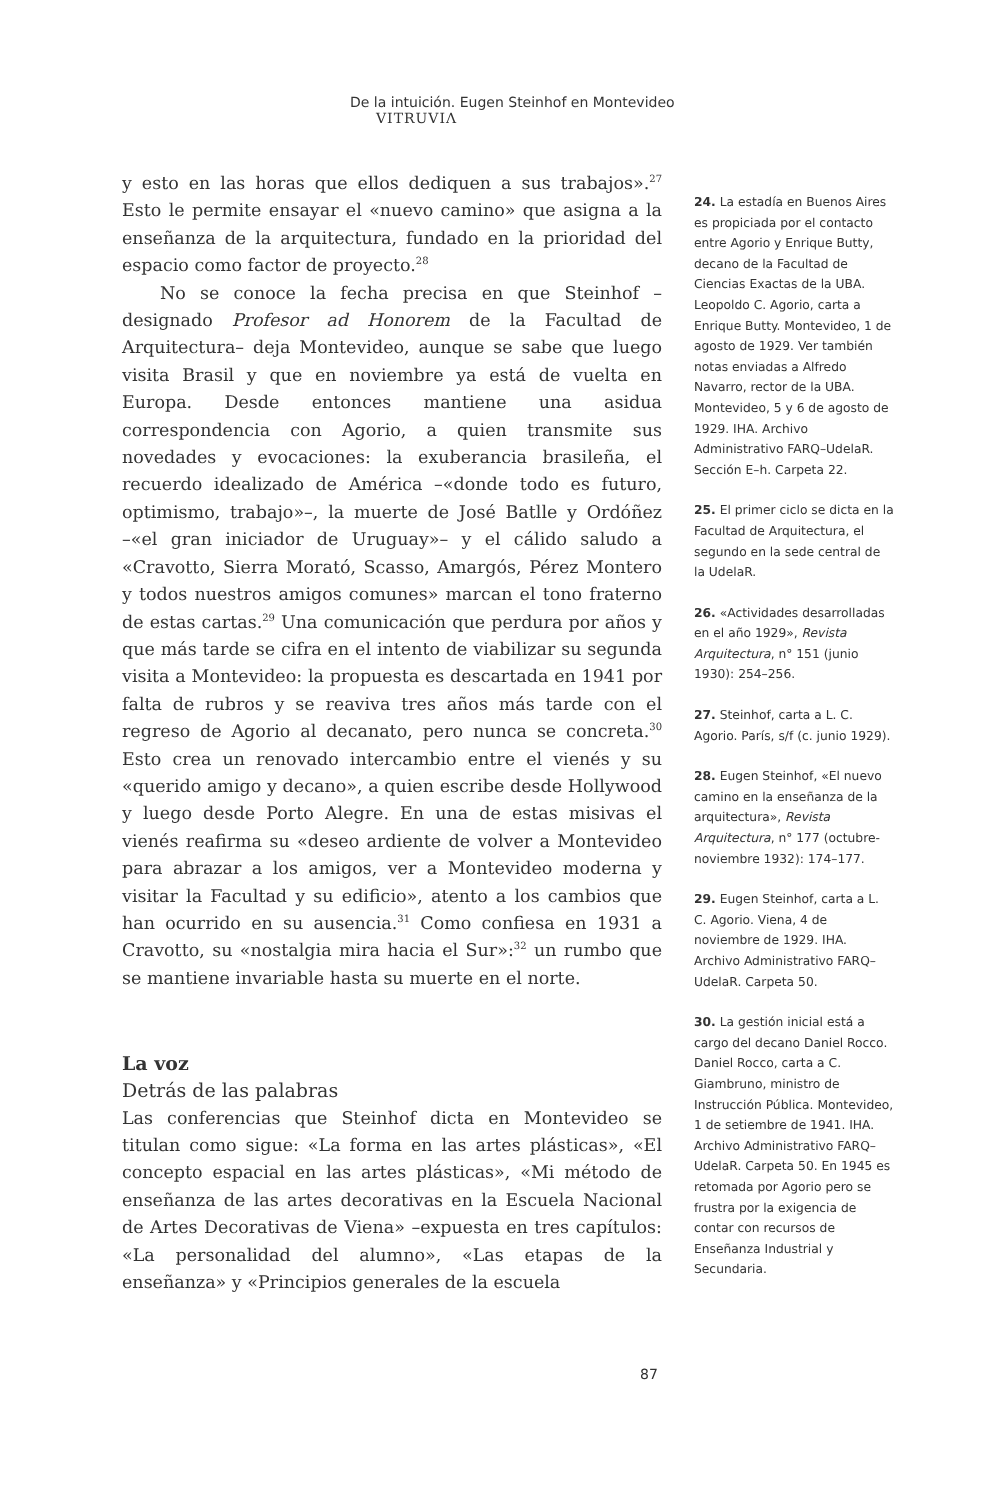De la intuición. Eugen Steinhof en Montevideo VITRUVIΛ
y esto en las horas que ellos dediquen a sus trabajos».<sup>27</sup> Esto le permite ensayar el «nuevo camino» que asigna a la enseñanza de la arquitectura, fundado en la prioridad del espacio como factor de proyecto.<sup>28</sup>
No se conoce la fecha precisa en que Steinhof –designado Profesor ad Honorem de la Facultad de Arquitectura– deja Montevideo, aunque se sabe que luego visita Brasil y que en noviembre ya está de vuelta en Europa. Desde entonces mantiene una asidua correspondencia con Agorio, a quien transmite sus novedades y evocaciones: la exuberancia brasileña, el recuerdo idealizado de América –«donde todo es futuro, optimismo, trabajo»–, la muerte de José Batlle y Ordóñez –«el gran iniciador de Uruguay»– y el cálido saludo a «Cravotto, Sierra Morató, Scasso, Amargós, Pérez Montero y todos nuestros amigos comunes» marcan el tono fraterno de estas cartas.<sup>29</sup> Una comunicación que perdura por años y que más tarde se cifra en el intento de viabilizar su segunda visita a Montevideo: la propuesta es descartada en 1941 por falta de rubros y se reaviva tres años más tarde con el regreso de Agorio al decanato, pero nunca se concreta.<sup>30</sup> Esto crea un renovado intercambio entre el vienés y su «querido amigo y decano», a quien escribe desde Hollywood y luego desde Porto Alegre. En una de estas misivas el vienés reafirma su «deseo ardiente de volver a Montevideo para abrazar a los amigos, ver a Montevideo moderna y visitar la Facultad y su edificio», atento a los cambios que han ocurrido en su ausencia.<sup>31</sup> Como confiesa en 1931 a Cravotto, su «nostalgia mira hacia el Sur»:<sup>32</sup> un rumbo que se mantiene invariable hasta su muerte en el norte.
La voz
Detrás de las palabras
Las conferencias que Steinhof dicta en Montevideo se titulan como sigue: «La forma en las artes plásticas», «El concepto espacial en las artes plásticas», «Mi método de enseñanza de las artes decorativas en la Escuela Nacional de Artes Decorativas de Viena» –expuesta en tres capítulos: «La personalidad del alumno», «Las etapas de la enseñanza» y «Principios generales de la escuela
24. La estadía en Buenos Aires es propiciada por el contacto entre Agorio y Enrique Butty, decano de la Facultad de Ciencias Exactas de la UBA. Leopoldo C. Agorio, carta a Enrique Butty. Montevideo, 1 de agosto de 1929. Ver también notas enviadas a Alfredo Navarro, rector de la UBA. Montevideo, 5 y 6 de agosto de 1929. IHA. Archivo Administrativo FARQ–UdelaR. Sección E–h. Carpeta 22.
25. El primer ciclo se dicta en la Facultad de Arquitectura, el segundo en la sede central de la UdelaR.
26. «Actividades desarrolladas en el año 1929», Revista Arquitectura, n° 151 (junio 1930): 254–256.
27. Steinhof, carta a L. C. Agorio. París, s/f (c. junio 1929).
28. Eugen Steinhof, «El nuevo camino en la enseñanza de la arquitectura», Revista Arquitectura, n° 177 (octubre-noviembre 1932): 174–177.
29. Eugen Steinhof, carta a L. C. Agorio. Viena, 4 de noviembre de 1929. IHA. Archivo Administrativo FARQ–UdelaR. Carpeta 50.
30. La gestión inicial está a cargo del decano Daniel Rocco. Daniel Rocco, carta a C. Giambruno, ministro de Instrucción Pública. Montevideo, 1 de setiembre de 1941. IHA. Archivo Administrativo FARQ–UdelaR. Carpeta 50. En 1945 es retomada por Agorio pero se frustra por la exigencia de contar con recursos de Enseñanza Industrial y Secundaria.
87